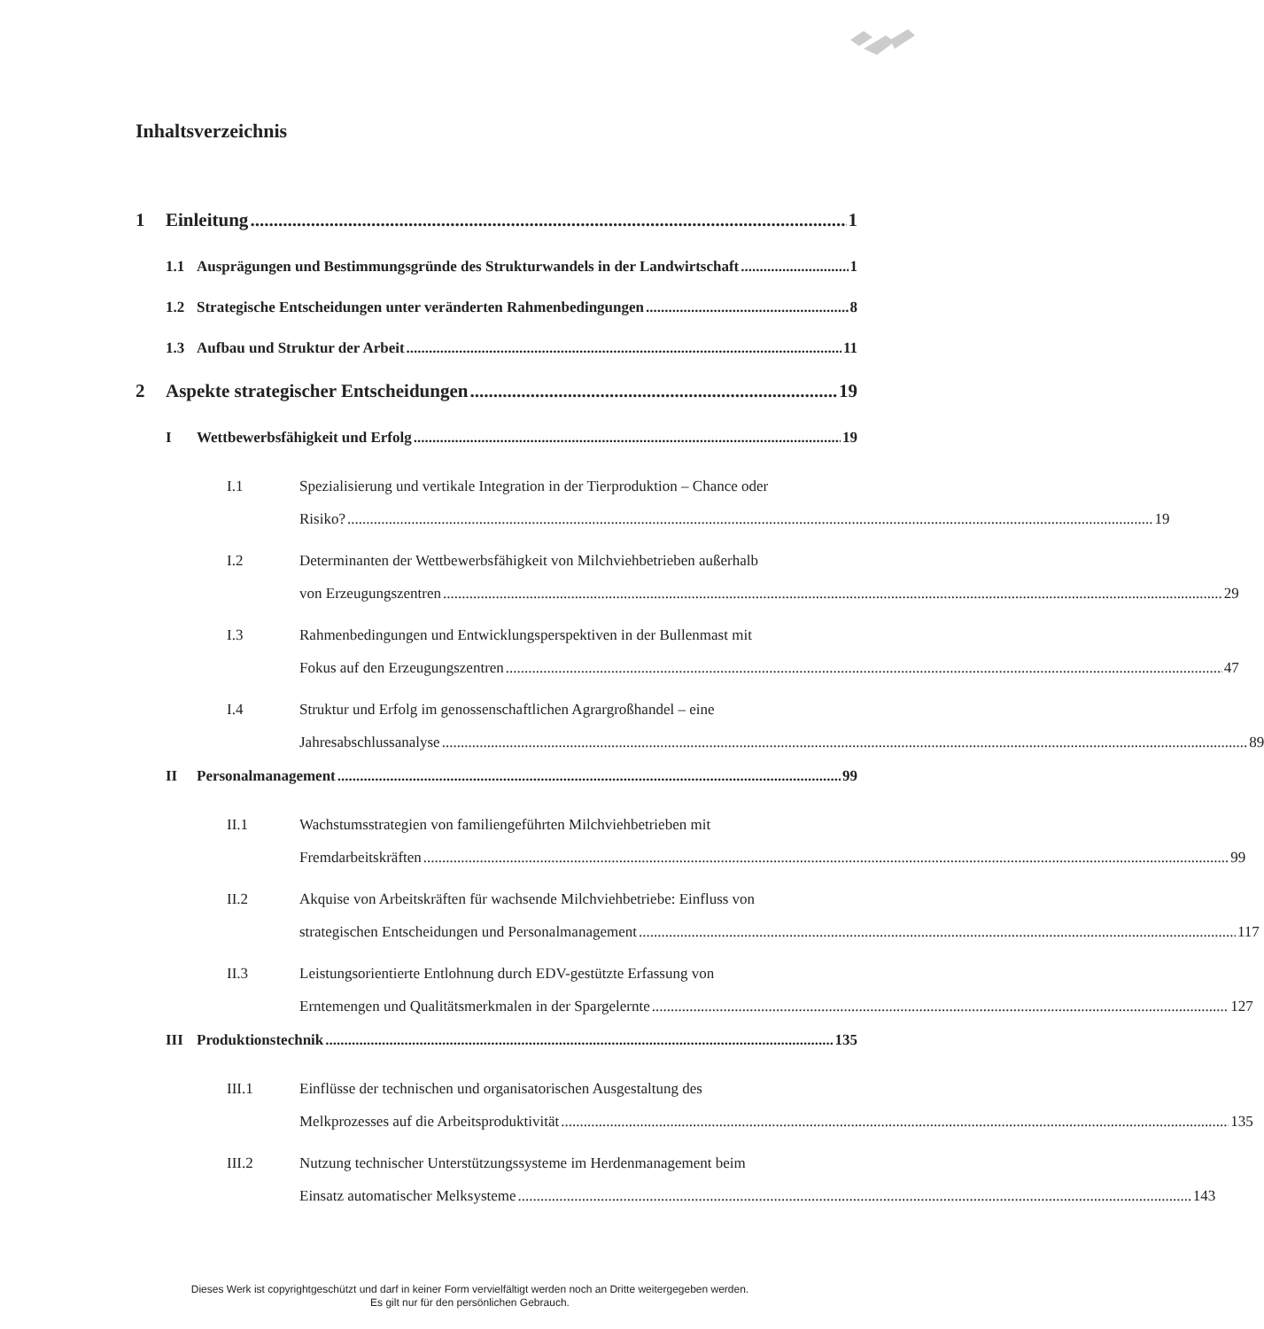Inhaltsverzeichnis
1 Einleitung 1
1.1 Ausprägungen und Bestimmungsgründe des Strukturwandels in der Landwirtschaft 1
1.2 Strategische Entscheidungen unter veränderten Rahmenbedingungen 8
1.3 Aufbau und Struktur der Arbeit 11
2 Aspekte strategischer Entscheidungen 19
I Wettbewerbsfähigkeit und Erfolg 19
I.1 Spezialisierung und vertikale Integration in der Tierproduktion – Chance oder
Risiko? 19
I.2 Determinanten der Wettbewerbsfähigkeit von Milchviehbetrieben außerhalb
von Erzeugungszentren 29
I.3 Rahmenbedingungen und Entwicklungsperspektiven in der Bullenmast mit
Fokus auf den Erzeugungszentren 47
I.4 Struktur und Erfolg im genossenschaftlichen Agrargroßhandel – eine
Jahresabschlussanalyse 89
II Personalmanagement 99
II.1 Wachstumsstrategien von familiengeführten Milchviehbetrieben mit
Fremdarbeitskräften 99
II.2 Akquise von Arbeitskräften für wachsende Milchviehbetriebe: Einfluss von
strategischen Entscheidungen und Personalmanagement 117
II.3 Leistungsorientierte Entlohnung durch EDV-gestützte Erfassung von
Erntemengen und Qualitätsmerkmalen in der Spargelernte 127
III Produktionstechnik 135
III.1 Einflüsse der technischen und organisatorischen Ausgestaltung des
Melkprozesses auf die Arbeitsproduktivität 135
III.2 Nutzung technischer Unterstützungssysteme im Herdenmanagement beim
Einsatz automatischer Melksysteme 143
Dieses Werk ist copyrightgeschützt und darf in keiner Form vervielfältigt werden noch an Dritte weitergegeben werden.
Es gilt nur für den persönlichen Gebrauch.